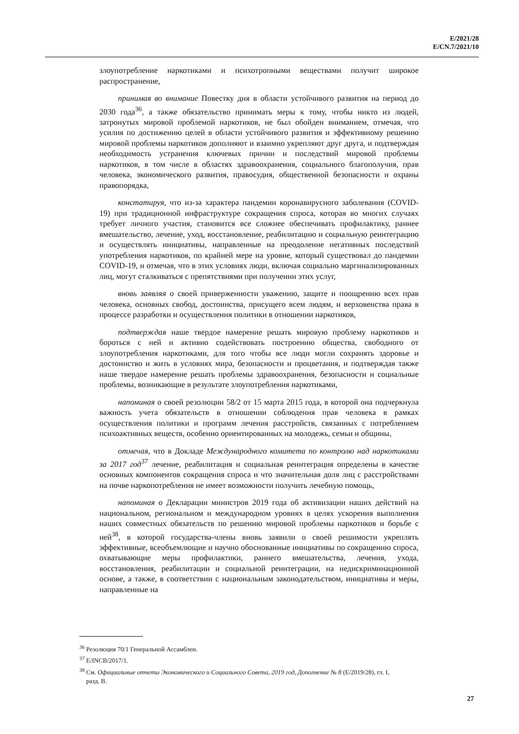E/2021/28
E/CN.7/2021/10
злоупотребление наркотиками и психотропными веществами получит широкое распространение,
принимая во внимание Повестку дня в области устойчивого развития на период до 2030 года<sup>36</sup>, а также обязательство принимать меры к тому, чтобы никто из людей, затронутых мировой проблемой наркотиков, не был обойден вниманием, отмечая, что усилия по достижению целей в области устойчивого развития и эффективному решению мировой проблемы наркотиков дополняют и взаимно укрепляют друг друга, и подтверждая необходимость устранения ключевых причин и последствий мировой проблемы наркотиков, в том числе в областях здравоохранения, социального благополучия, прав человека, экономического развития, правосудия, общественной безопасности и охраны правопорядка,
констатируя, что из-за характера пандемии коронавирусного заболевания (COVID-19) при традиционной инфраструктуре сокращения спроса, которая во многих случаях требует личного участия, становится все сложнее обеспечивать профилактику, раннее вмешательство, лечение, уход, восстановление, реабилитацию и социальную реинтеграцию и осуществлять инициативы, направленные на преодоление негативных последствий употребления наркотиков, по крайней мере на уровне, который существовал до пандемии COVID-19, и отмечая, что в этих условиях люди, включая социально маргинализированных лиц, могут сталкиваться с препятствиями при получении этих услуг,
вновь заявляя о своей приверженности уважению, защите и поощрению всех прав человека, основных свобод, достоинства, присущего всем людям, и верховенства права в процессе разработки и осуществления политики в отношении наркотиков,
подтверждая наше твердое намерение решать мировую проблему наркотиков и бороться с ней и активно содействовать построению общества, свободного от злоупотребления наркотиками, для того чтобы все люди могли сохранять здоровье и достоинство и жить в условиях мира, безопасности и процветания, и подтверждая также наше твердое намерение решать проблемы здравоохранения, безопасности и социальные проблемы, возникающие в результате злоупотребления наркотиками,
напоминая о своей резолюции 58/2 от 15 марта 2015 года, в которой она подчеркнула важность учета обязательств в отношении соблюдения прав человека в рамках осуществления политики и программ лечения расстройств, связанных с потреблением психоактивных веществ, особенно ориентированных на молодежь, семьи и общины,
отмечая, что в Докладе Международного комитета по контролю над наркотиками за 2017 год<sup>37</sup> лечение, реабилитация и социальная реинтеграция определены в качестве основных компонентов сокращения спроса и что значительная доля лиц с расстройствами на почве наркопотребления не имеет возможности получить лечебную помощь,
напоминая о Декларации министров 2019 года об активизации наших действий на национальном, региональном и международном уровнях в целях ускорения выполнения наших совместных обязательств по решению мировой проблемы наркотиков и борьбе с ней<sup>38</sup>, в которой государства-члены вновь заявили о своей решимости укреплять эффективные, всеобъемлющие и научно обоснованные инициативы по сокращению спроса, охватывающие меры профилактики, раннего вмешательства, лечения, ухода, восстановления, реабилитации и социальной реинтеграции, на недискриминационной основе, а также, в соответствии с национальным законодательством, инициативы и меры, направленные на
<sup>36</sup> Резолюция 70/1 Генеральной Ассамблеи.
<sup>37</sup> E/INCB/2017/1.
<sup>38</sup> См. Официальные отчеты Экономического и Социального Совета, 2019 год, Дополнение № 8 (E/2019/28), гл. I, разд. B.
27